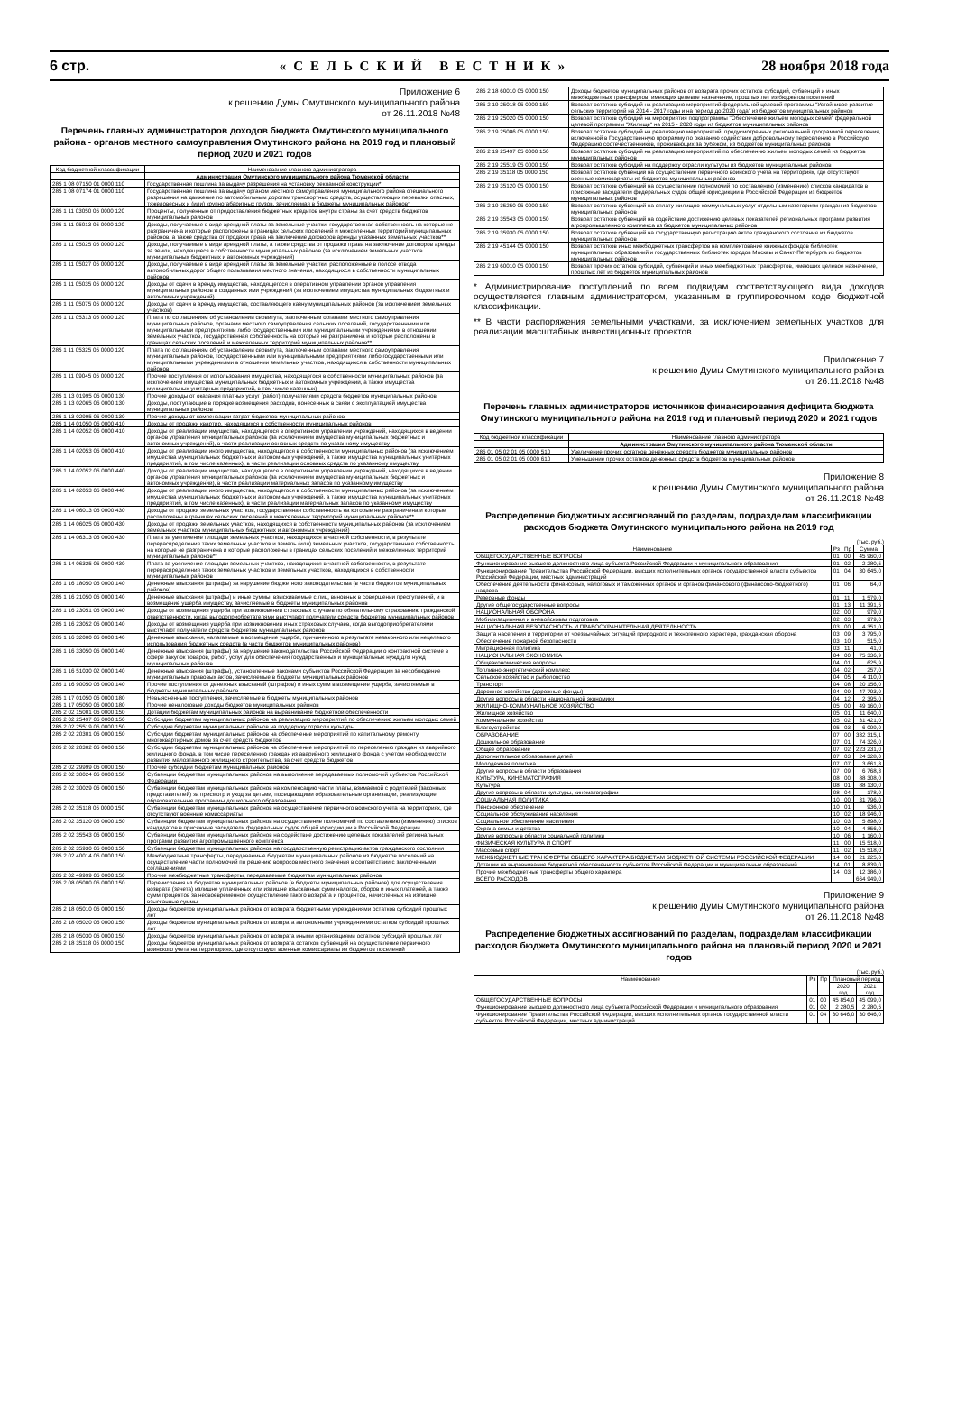6 стр. «СЕЛЬСКИЙ ВЕСТНИК» 28 ноября 2018 года
Приложение 6
к решению Думы Омутинского муниципального района
от 26.11.2018 №48
Перечень главных администраторов доходов бюджета Омутинского муниципального района - органов местного самоуправления Омутинского района на 2019 год и плановый период 2020 и 2021 годов
| Код бюджетной классификации | Наименование главного администратора |
| --- | --- |
| | Администрация Омутинского муниципального района Тюменской области |
| 285 1 08 07150 01 0000 110 | Государственная пошлина за выдачу разрешения на установку рекламной конструкции* |
| 285 1 08 07174 01 0000 110 | Государственная пошлина за выдачу органом местного самоуправления муниципального района специального разрешения на движение по автомобильным дорогам транспортных средств, осуществляющих перевозки опасных, тяжеловесных и (или) крупногабаритных грузов, зачисляемая в бюджеты муниципальных районов* |
| 285 1 11 03050 05 0000 120 | Проценты, полученные от предоставления бюджетных кредитов внутри страны за счет средств бюджетов муниципальных районов |
| 285 1 11 05013 05 0000 120 | Доходы, получаемые в виде арендной платы за земельные участки, государственная собственность на которые не разграничена и которые расположены в границах сельских поселений и межселенных территорий муниципальных районов, а также средства от продажи права на заключение договоров аренды указанных земельных участков** |
| 285 1 11 05025 05 0000 120 | Доходы, получаемые в виде арендной платы, а также средства от продажи права на заключение договоров аренды за земли, находящиеся в собственности муниципальных районов (за исключением земельных участков муниципальных бюджетных и автономных учреждений) |
| 285 1 11 05027 05 0000 120 | Доходы, получаемые в виде арендной платы за земельные участки, расположенные в полосе отвода автомобильных дорог общего пользования местного значения, находящихся в собственности муниципальных районов |
| 285 1 11 05035 05 0000 120 | Доходы от сдачи в аренду имущества, находящегося в оперативном управлении органов управления муниципальных районов и созданных ими учреждений (за исключением имущества муниципальных бюджетных и автономных учреждений) |
| 285 1 11 05075 05 0000 120 | Доходы от сдачи в аренду имущества, составляющего казну муниципальных районов (за исключением земельных участков) |
| 285 1 11 05313 05 0000 120 | Плата по соглашениям об установлении сервитута, заключенным органами местного самоуправления муниципальных районов, органами местного самоуправления сельских поселений, государственными или муниципальными предприятиями либо государственными или муниципальными учреждениями в отношении земельных участков, государственная собственность на которые не разграничена и которые расположены в границах сельских поселений и межселенных территорий муниципальных районов** |
| 285 1 11 05325 05 0000 120 | Плата по соглашениям об установлении сервитута, заключенным органами местного самоуправления муниципальных районов, государственными или муниципальными предприятиями либо государственными или муниципальными учреждениями в отношении земельных участков, находящихся в собственности муниципальных районов |
| 285 1 11 09045 05 0000 120 | Прочие поступления от использования имущества, находящегося в собственности муниципальных районов (за исключением имущества муниципальных бюджетных и автономных учреждений, а также имущества муниципальных унитарных предприятий, в том числе казенных) |
| 285 1 13 01995 05 0000 130 | Прочие доходы от оказания платных услуг (работ) получателями средств бюджетов муниципальных районов |
| 285 1 13 02065 05 0000 130 | Доходы, поступающие в порядке возмещения расходов, понесенных в связи с эксплуатацией имущества муниципальных районов |
| 285 1 13 02995 05 0000 130 | Прочие доходы от компенсации затрат бюджетов муниципальных районов |
| 285 1 14 01050 05 0000 410 | Доходы от продажи квартир, находящихся в собственности муниципальных районов |
| 285 1 14 02052 05 0000 410 | Доходы от реализации имущества, находящегося в оперативном управлении учреждений, находящихся в ведении органов управления муниципальных районов (за исключением имущества муниципальных бюджетных и автономных учреждений), в части реализации основных средств по указанному имуществу |
| 285 1 14 02053 05 0000 410 | Доходы от реализации иного имущества, находящегося в собственности муниципальных районов (за исключением имущества муниципальных бюджетных и автономных учреждений, а также имущества муниципальных унитарных предприятий, в том числе казенных), в части реализации основных средств по указанному имуществу |
| 285 1 14 02052 05 0000 440 | Доходы от реализации имущества, находящегося в оперативном управлении учреждений, находящихся в ведении органов управления муниципальных районов (за исключением имущества муниципальных бюджетных и автономных учреждений), в части реализации материальных запасов по указанному имуществу |
| 285 1 14 02053 05 0000 440 | Доходы от реализации иного имущества, находящегося в собственности муниципальных районов (за исключением имущества муниципальных бюджетных и автономных учреждений, а также имущества муниципальных унитарных предприятий, в том числе казенных), в части реализации материальных запасов по указанному имуществу |
| 285 1 14 06013 05 0000 430 | Доходы от продажи земельных участков, государственная собственность на которые не разграничена и которые расположены в границах сельских поселений и межселенных территорий муниципальных районов** |
| 285 1 14 06025 05 0000 430 | Доходы от продажи земельных участков, находящихся в собственности муниципальных районов (за исключением земельных участков муниципальных бюджетных и автономных учреждений) |
| 285 1 14 06313 05 0000 430 | Плата за увеличение площади земельных участков, находящихся в частной собственности, в результате перераспределения таких земельных участков и земель (или) земельных участков, государственная собственность на которые не разграничена и которые расположены в границах сельских поселений и межселенных территорий муниципальных районов** |
| 285 1 14 06325 05 0000 430 | Плата за увеличение площади земельных участков, находящихся в частной собственности, в результате перераспределения таких земельных участков и земельных участков, находящихся в собственности муниципальных районов |
| 285 1 16 18050 05 0000 140 | Денежные взыскания (штрафы) за нарушение бюджетного законодательства (в части бюджетов муниципальных районов) |
| 285 1 16 21050 05 0000 140 | Денежные взыскания (штрафы) и иные суммы, взыскиваемые с лиц, виновных в совершении преступлений, и в возмещение ущерба имуществу, зачисляемые в бюджеты муниципальных районов |
| 285 1 16 23051 05 0000 140 | Доходы от возмещения ущерба при возникновении страховых случаев по обязательному страхованию гражданской ответственности, когда выгодоприобретателями выступают получатели средств бюджетов муниципальных районов |
| 285 1 16 23052 05 0000 140 | Доходы от возмещения ущерба при возникновении иных страховых случаев, когда выгодоприобретателями выступают получатели средств бюджетов муниципальных районов |
| 285 1 16 32000 05 0000 140 | Денежные взыскания, налагаемые в возмещение ущерба, причиненного в результате незаконного или нецелевого использования бюджетных средств (в части бюджетов муниципальных районов) |
| 285 1 16 33050 05 0000 140 | Денежные взыскания (штрафы) за нарушение законодательства Российской Федерации о контрактной системе в сфере закупок товаров, работ, услуг для обеспечения государственных и муниципальных нужд для нужд муниципальных районов |
| 285 1 16 51030 02 0000 140 | Денежные взыскания (штрафы), установленные законами субъектов Российской Федерации за несоблюдение муниципальных правовых актов, зачисляемые в бюджеты муниципальных районов |
| 285 1 16 90050 05 0000 140 | Прочие поступления от денежных взысканий (штрафов) и иных сумм в возмещение ущерба, зачисляемые в бюджеты муниципальных районов |
| 285 1 17 01050 05 0000 180 | Невыясненные поступления, зачисляемые в бюджеты муниципальных районов |
| 285 1 17 05050 05 0000 180 | Прочие неналоговые доходы бюджетов муниципальных районов |
| 285 2 02 15001 05 0000 150 | Дотации бюджетам муниципальных районов на выравнивание бюджетной обеспеченности |
| 285 2 02 25497 05 0000 150 | Субсидии бюджетам муниципальных районов на реализацию мероприятий по обеспечению жильем молодых семей |
| 285 2 02 25519 05 0000 150 | Субсидия бюджетам муниципальных районов на поддержку отрасли культуры |
| 285 2 02 20301 05 0000 150 | Субсидии бюджетам муниципальных районов на обеспечение мероприятий по капитальному ремонту многоквартирных домов за счет средств бюджетов |
| 285 2 02 20302 05 0000 150 | Субсидии бюджетам муниципальных районов на обеспечение мероприятий по переселению граждан из аварийного жилищного фонда, в том числе переселению граждан из аварийного жилищного фонда с учетом необходимости развития малоэтажного жилищного строительства, за счет средств бюджетов |
| 285 2 02 29999 05 0000 150 | Прочие субсидии бюджетам муниципальных районов |
| 285 2 02 30024 05 0000 150 | Субвенции бюджетам муниципальных районов на выполнение передаваемых полномочий субъектов Российской Федерации |
| 285 2 02 30029 05 0000 150 | Субвенции бюджетам муниципальных районов на компенсацию части платы, взимаемой с родителей (законных представителей) за присмотр и уход за детьми, посещающими образовательные организации, реализующие образовательные программы дошкольного образования |
| 285 2 02 35118 05 0000 150 | Субвенции бюджетам муниципальных районов на осуществление первичного воинского учета на территориях, где отсутствуют военные комиссариаты |
| 285 2 02 35120 05 0000 150 | Субвенции бюджетам муниципальных районов на осуществление полномочий по составлению (изменению) списков кандидатов в присяжные заседатели федеральных судов общей юрисдикции в Российской Федерации |
| 285 2 02 35543 05 0000 150 | Субвенции бюджетам муниципальных районов на содействие достижению целевых показателей региональных программ развития агропромышленного комплекса |
| 285 2 02 35930 05 0000 150 | Субвенции бюджетам муниципальных районов на государственную регистрацию актов гражданского состояния |
| 285 2 02 40014 05 0000 150 | Межбюджетные трансферты, передаваемые бюджетам муниципальных районов из бюджетов поселений на осуществление части полномочий по решению вопросов местного значения в соответствии с заключенными соглашениями |
| 285 2 02 49999 05 0000 150 | Прочие межбюджетные трансферты, передаваемые бюджетам муниципальных районов |
| 285 2 08 05000 05 0000 150 | Перечисления из бюджетов муниципальных районов (в бюджеты муниципальных районов) для осуществления возврата (зачета) излишне уплаченных или излишне взысканных сумм налогов, сборов и иных платежей, а также сумм процентов за несвоевременное осуществление такого возврата и процентов, начисленных на излишне взысканные суммы |
| 285 2 18 05010 05 0000 150 | Доходы бюджетов муниципальных районов от возврата бюджетными учреждениями остатков субсидий прошлых лет |
| 285 2 18 05020 05 0000 150 | Доходы бюджетов муниципальных районов от возврата автономными учреждениями остатков субсидий прошлых лет |
| 285 2 18 05030 05 0000 150 | Доходы бюджетов муниципальных районов от возврата иными организациями остатков субсидий прошлых лет |
| 285 2 18 35118 05 0000 150 | Доходы бюджетов муниципальных районов от возврата остатков субвенций на осуществление первичного воинского учета на территориях, где отсутствуют военные комиссариаты из бюджетов поселений |
| 285 2 18 60010 05 0000 150 | Доходы бюджетов муниципальных районов от возврата прочих остатков субсидий, субвенций и иных межбюджетных трансфертов, имеющих целевое назначение, прошлых лет из бюджетов поселений |
| 285 2 19 25018 05 0000 150 | Возврат остатков субсидий на реализацию мероприятий федеральной целевой программы "Устойчивое развитие сельских территорий на 2014 - 2017 годы и на период до 2020 года" из бюджетов муниципальных районов |
| 285 2 19 25020 05 0000 150 | Возврат остатков субсидий на мероприятия подпрограммы "Обеспечение жильем молодых семей" федеральной целевой программы "Жилище" на 2015 - 2020 годы из бюджетов муниципальных районов |
| 285 2 19 25086 05 0000 150 | Возврат остатков субсидий на реализацию мероприятий, предусмотренных региональной программой переселения, включенной в Государственную программу по оказанию содействия добровольному переселению в Российскую Федерацию соотечественников, проживающих за рубежом, из бюджетов муниципальных районов |
| 285 2 19 25497 05 0000 150 | Возврат остатков субсидий на реализацию мероприятий по обеспечению жильем молодых семей из бюджетов муниципальных районов |
| 285 2 19 25519 05 0000 150 | Возврат остатков субсидий на поддержку отрасли культуры из бюджетов муниципальных районов |
| 285 2 19 35118 05 0000 150 | Возврат остатков субвенций на осуществление первичного воинского учета на территориях, где отсутствуют военные комиссариаты из бюджетов муниципальных районов |
| 285 2 19 35120 05 0000 150 | Возврат остатков субвенций на осуществление полномочий по составлению (изменению) списков кандидатов в присяжные заседатели федеральных судов общей юрисдикции в Российской Федерации из бюджетов муниципальных районов |
| 285 2 19 35250 05 0000 150 | Возврат остатков субвенций на оплату жилищно-коммунальных услуг отдельным категориям граждан из бюджетов муниципальных районов |
| 285 2 19 35543 05 0000 150 | Возврат остатков субвенций на содействие достижению целевых показателей региональных программ развития агропромышленного комплекса из бюджетов муниципальных районов |
| 285 2 19 35930 05 0000 150 | Возврат остатков субвенций на государственную регистрацию актов гражданского состояния из бюджетов муниципальных районов |
| 285 2 19 45144 05 0000 150 | Возврат остатков иных межбюджетных трансфертов на комплектование книжных фондов библиотек муниципальных образований и государственных библиотек городов Москвы и Санкт-Петербурга из бюджетов муниципальных районов |
| 285 2 19 60010 05 0000 150 | Возврат прочих остатков субсидий, субвенций и иных межбюджетных трансфертов, имеющих целевое назначение, прошлых лет из бюджетов муниципальных районов |
* Администрирование поступлений по всем подвидам соответствующего вида доходов осуществляется главным администратором, указанным в группировочном коде бюджетной классификации.
** В части распоряжения земельными участками, за исключением земельных участков для реализации масштабных инвестиционных проектов.
Приложение 7
к решению Думы Омутинского муниципального района
от 26.11.2018 №48
Перечень главных администраторов источников финансирования дефицита бюджета Омутинского муниципального района на 2019 год и плановый период 2020 и 2021 годов
| Код бюджетной классификации | Наименование главного администратора |
| --- | --- |
| | Администрация Омутинского муниципального района Тюменской области |
| 285 01 05 02 01 05 0000 510 | Увеличение прочих остатков денежных средств бюджетов муниципальных районов |
| 285 01 05 02 01 05 0000 610 | Уменьшение прочих остатков денежных средств бюджетов муниципальных районов |
Приложение 8
к решению Думы Омутинского муниципального района
от 26.11.2018 №48
Распределение бюджетных ассигнований по разделам, подразделам классификации расходов бюджета Омутинского муниципального района на 2019 год
(тыс. руб.)
| Наименование | Рз | Пр | Сумма |
| --- | --- | --- | --- |
| ОБЩЕГОСУДАРСТВЕННЫЕ ВОПРОСЫ | 01 | 00 | 45 960,0 |
| Функционирование высшего должностного лица субъекта Российской Федерации и муниципального образования | 01 | 02 | 2 280,5 |
| Функционирование Правительства Российской Федерации, высших исполнительных органов государственной власти субъектов Российской Федерации, местных администраций | 01 | 04 | 30 645,0 |
| Обеспечение деятельности финансовых, налоговых и таможенных органов и органов финансового (финансово-бюджетного) надзора | 01 | 06 | 64,0 |
| Резервные фонды | 01 | 11 | 1 579,0 |
| Другие общегосударственные вопросы | 01 | 13 | 11 391,5 |
| НАЦИОНАЛЬНАЯ ОБОРОНА | 02 | 00 | 979,0 |
| Мобилизационная и вневойсковая подготовка | 02 | 03 | 979,0 |
| НАЦИОНАЛЬНАЯ БЕЗОПАСНОСТЬ И ПРАВООХРАНИТЕЛЬНАЯ ДЕЯТЕЛЬНОСТЬ | 03 | 00 | 4 351,0 |
| Защита населения и территории от чрезвычайных ситуаций природного и техногенного характера, гражданская оборона | 03 | 09 | 3 795,0 |
| Обеспечение пожарной безопасности | 03 | 10 | 515,0 |
| Миграционная политика | 03 | 11 | 41,0 |
| НАЦИОНАЛЬНАЯ ЭКОНОМИКА | 04 | 00 | 75 336,9 |
| Общеэкономические вопросы | 04 | 01 | 625,9 |
| Топливно-энергетический комплекс | 04 | 02 | 257,0 |
| Сельское хозяйство и рыболовство | 04 | 05 | 4 110,0 |
| Транспорт | 04 | 08 | 20 156,0 |
| Дорожное хозяйство (дорожные фонды) | 04 | 09 | 47 793,0 |
| Другие вопросы в области национальной экономики | 04 | 12 | 2 395,0 |
| ЖИЛИЩНО-КОММУНАЛЬНОЕ ХОЗЯЙСТВО | 05 | 00 | 49 160,0 |
| Жилищное хозяйство | 05 | 01 | 11 640,0 |
| Коммунальное хозяйство | 05 | 02 | 31 421,0 |
| Благоустройство | 05 | 03 | 6 099,0 |
| ОБРАЗОВАНИЕ | 07 | 00 | 332 315,1 |
| Дошкольное образование | 07 | 01 | 74 326,0 |
| Общее образование | 07 | 02 | 223 231,0 |
| Дополнительное образование детей | 07 | 03 | 24 328,0 |
| Молодежная политика | 07 | 07 | 3 661,8 |
| Другие вопросы в области образования | 07 | 09 | 6 768,3 |
| КУЛЬТУРА, КИНЕМАТОГРАФИЯ | 08 | 00 | 88 308,0 |
| Культура | 08 | 01 | 88 130,0 |
| Другие вопросы в области культуры, кинематографии | 08 | 04 | 178,0 |
| СОЦИАЛЬНАЯ ПОЛИТИКА | 10 | 00 | 31 796,0 |
| Пенсионное обеспечение | 10 | 01 | 936,0 |
| Социальное обслуживание населения | 10 | 02 | 18 946,0 |
| Социальное обеспечение населения | 10 | 03 | 5 898,0 |
| Охрана семьи и детства | 10 | 04 | 4 856,0 |
| Другие вопросы в области социальной политики | 10 | 06 | 1 160,0 |
| ФИЗИЧЕСКАЯ КУЛЬТУРА И СПОРТ | 11 | 00 | 15 518,0 |
| Массовый спорт | 11 | 02 | 15 518,0 |
| МЕЖБЮДЖЕТНЫЕ ТРАНСФЕРТЫ ОБЩЕГО ХАРАКТЕРА БЮДЖЕТАМ БЮДЖЕТНОЙ СИСТЕМЫ РОССИЙСКОЙ ФЕДЕРАЦИИ | 14 | 00 | 21 225,0 |
| Дотации на выравнивание бюджетной обеспеченности субъектов Российской Федерации и муниципальных образований | 14 | 01 | 8 839,0 |
| Прочие межбюджетные трансферты общего характера | 14 | 03 | 12 386,0 |
| ВСЕГО РАСХОДОВ | | | 664 949,0 |
Приложение 9
к решению Думы Омутинского муниципального района
от 26.11.2018 №48
Распределение бюджетных ассигнований по разделам, подразделам классификации расходов бюджета Омутинского муниципального района на плановый период 2020 и 2021 годов
(тыс. руб.)
| Наименование | Рз | Пр | Плановый период | |
| --- | --- | --- | --- | --- |
| | | | 2020 год | 2021 год |
| ОБЩЕГОСУДАРСТВЕННЫЕ ВОПРОСЫ | 01 | 00 | 45 854,0 | 45 099,0 |
| Функционирование высшего должностного лица субъекта Российской Федерации и муниципального образования | 01 | 02 | 2 280,5 | 2 280,5 |
| Функционирование Правительства Российской Федерации, высших исполнительных органов государственной власти субъектов Российской Федерации, местных администраций | 01 | 04 | 30 646,0 | 30 646,0 |